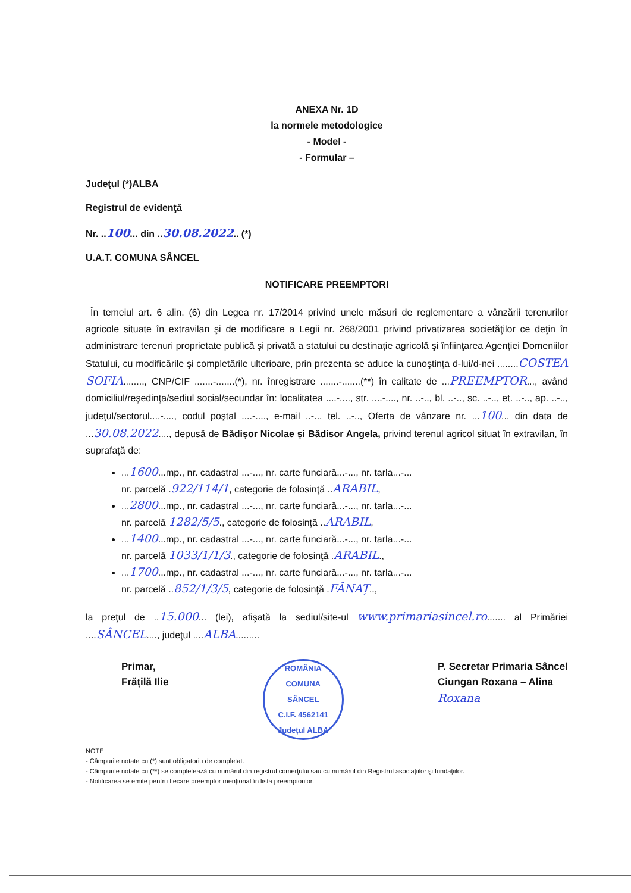ANEXA Nr. 1D
la normele metodologice
- Model -
- Formular –
Judeţul (*)ALBA
Registrul de evidenţă
Nr. ..100... din ..30.08.2022.. (*)
U.A.T. COMUNA SÂNCEL
NOTIFICARE PREEMPTORI
În temeiul art. 6 alin. (6) din Legea nr. 17/2014 privind unele măsuri de reglementare a vânzării terenurilor agricole situate în extravilan şi de modificare a Legii nr. 268/2001 privind privatizarea societăţilor ce deţin în administrare terenuri proprietate publică şi privată a statului cu destinaţie agricolă şi înfiinţarea Agenţiei Domeniilor Statului, cu modificările şi completările ulterioare, prin prezenta se aduce la cunoştinţa d-lui/d-nei ........COSTEA SOFIA........, CNP/CIF .......-.......(*), nr. înregistrare .......-.......(**) în calitate de ...PREEMPTOR..., având domiciliul/reşedinţa/sediul social/secundar în: localitatea ....-...., str. ....-...., nr. ..-.., bl. ..-.., sc. ..-.., et. ..-.., ap. ..-.., judeţul/sectorul....-...., codul poştal ....-...., e-mail ..-.., tel. ..-.., Oferta de vânzare nr. ...100... din data de ...30.08.2022...., depusă de Bădișor Nicolae și Bădisor Angela, privind terenul agricol situat în extravilan, în suprafaţă de:
...1600...mp., nr. cadastral ...-..., nr. carte funciară...-..., nr. tarla...-...
nr. parcelă .922/114/1, categorie de folosinţă ..ARABIL,
...2800...mp., nr. cadastral ...-..., nr. carte funciară...-..., nr. tarla...-...
nr. parcelă 1282/5/5., categorie de folosinţă ..ARABIL,
...1400...mp., nr. cadastral ...-..., nr. carte funciară...-..., nr. tarla...-...
nr. parcelă 1033/1/1/3., categorie de folosinţă .ARABIL.,
...1700...mp., nr. cadastral ...-..., nr. carte funciară...-..., nr. tarla...-...
nr. parcelă ..852/1/3/5, categorie de folosinţă .FÂNAȚ..,
la preţul de ..15.000... (lei), afişată la sediul/site-ul www.primariasincel.ro....... al Primăriei ....SÂNCEL...., judeţul ....ALBA.........
Primar,
Frățilă Ilie
ROMÂNIA
COMUNA
SÂNCEL
C.I.F. 4562141
Județul ALBA
P. Secretar Primaria Sâncel
Ciungan Roxana – Alina
Roxana
NOTE
- Câmpurile notate cu (*) sunt obligatoriu de completat.
- Câmpurile notate cu (**) se completează cu numărul din registrul comerţului sau cu numărul din Registrul asociaţiilor şi fundaţiilor.
- Notificarea se emite pentru fiecare preemptor menţionat în lista preemptorilor.